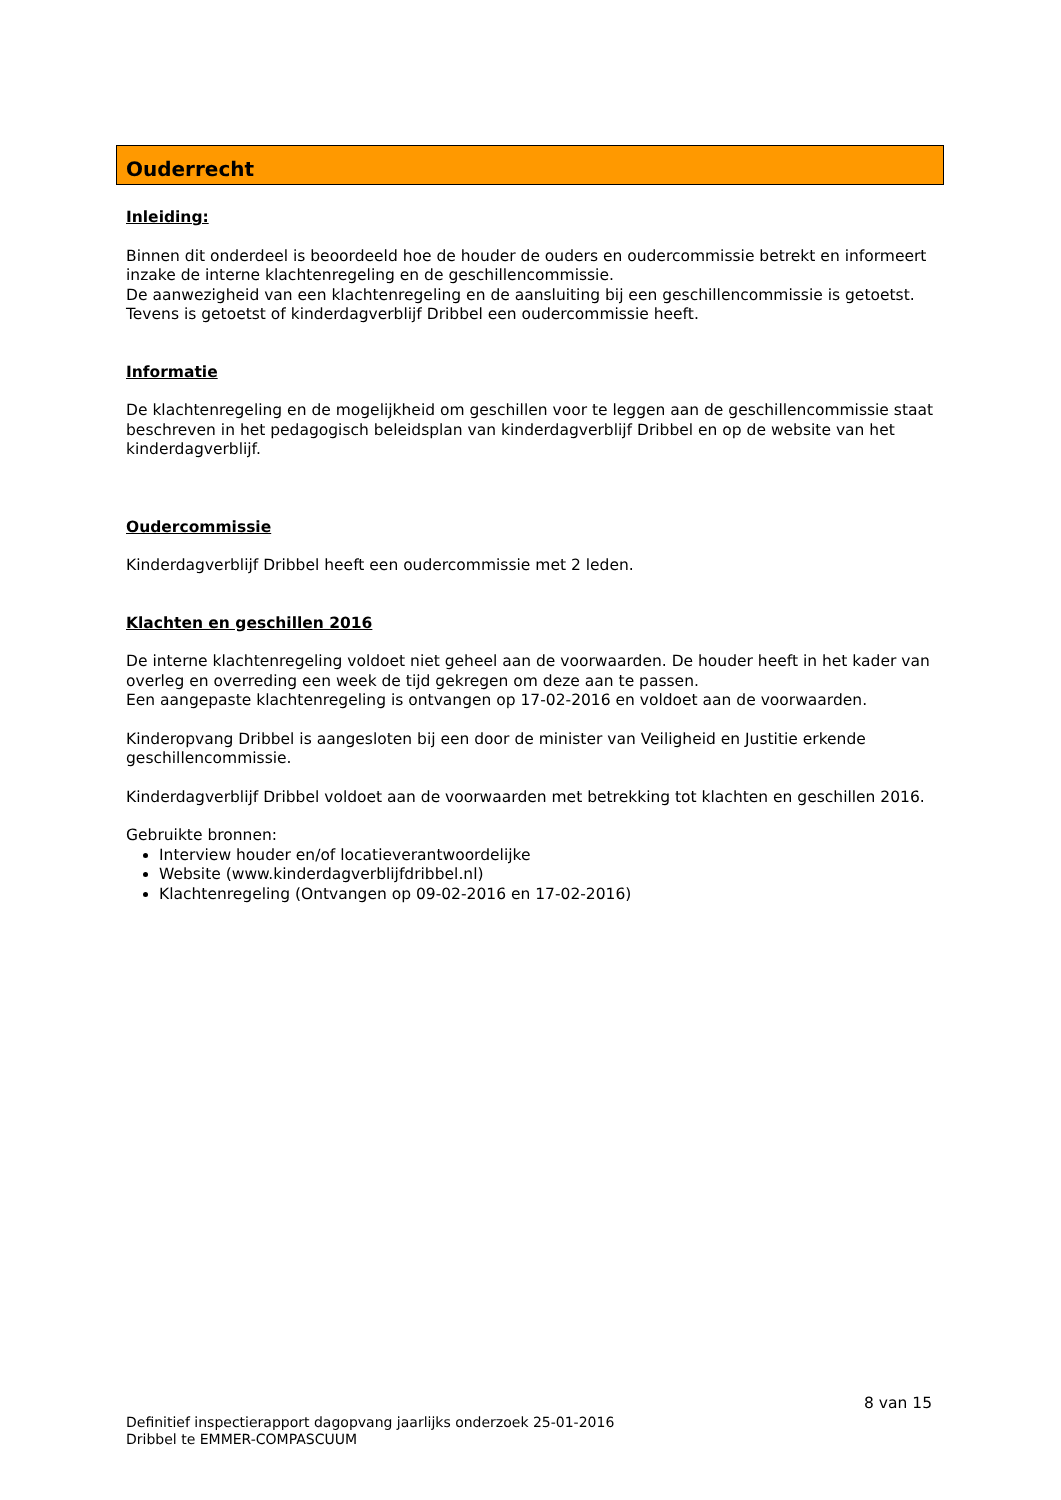Ouderrecht
Inleiding:
Binnen dit onderdeel is beoordeeld hoe de houder de ouders en oudercommissie betrekt en informeert inzake de interne klachtenregeling en de geschillencommissie.
De aanwezigheid van een klachtenregeling en de aansluiting bij een geschillencommissie is getoetst.
Tevens is getoetst of kinderdagverblijf Dribbel een oudercommissie heeft.
Informatie
De klachtenregeling en de mogelijkheid om geschillen voor te leggen aan de geschillencommissie staat beschreven in het pedagogisch beleidsplan van kinderdagverblijf Dribbel en op de website van het kinderdagverblijf.
Oudercommissie
Kinderdagverblijf Dribbel heeft een oudercommissie met 2 leden.
Klachten en geschillen 2016
De interne klachtenregeling voldoet niet geheel aan de voorwaarden. De houder heeft in het kader van overleg en overreding een week de tijd gekregen om deze aan te passen.
Een aangepaste klachtenregeling is ontvangen op 17-02-2016 en voldoet aan de voorwaarden.
Kinderopvang Dribbel is aangesloten bij een door de minister van Veiligheid en Justitie erkende geschillencommissie.
Kinderdagverblijf Dribbel voldoet aan de voorwaarden met betrekking tot klachten en geschillen 2016.
Gebruikte bronnen:
Interview houder en/of locatieverantwoordelijke
Website (www.kinderdagverblijfdribbel.nl)
Klachtenregeling (Ontvangen op 09-02-2016 en 17-02-2016)
8 van 15
Definitief inspectierapport dagopvang jaarlijks onderzoek 25-01-2016
Dribbel te EMMER-COMPASCUUM